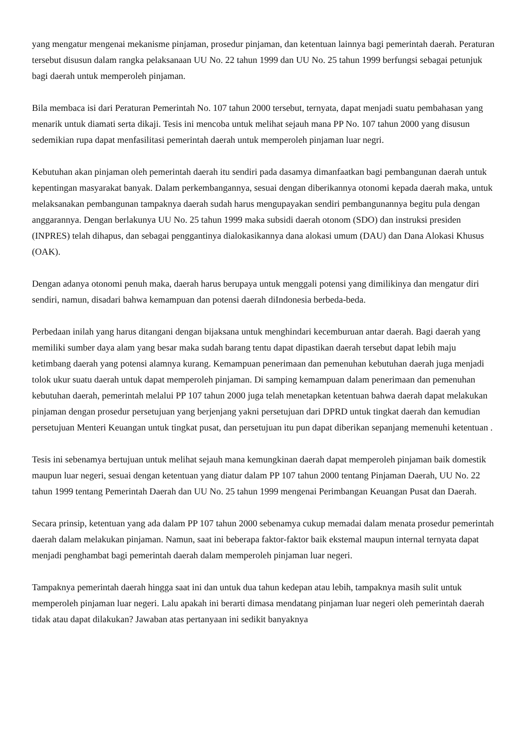yang mengatur mengenai mekanisme pinjaman, prosedur pinjaman, dan ketentuan lainnya bagi pemerintah daerah. Peraturan tersebut disusun dalam rangka pelaksanaan UU No. 22 tahun 1999 dan UU No. 25 tahun 1999 berfungsi sebagai petunjuk bagi daerah untuk memperoleh pinjaman.
Bila membaca isi dari Peraturan Pemerintah No. 107 tahun 2000 tersebut, ternyata, dapat menjadi suatu pembahasan yang menarik untuk diamati serta dikaji. Tesis ini mencoba untuk melihat sejauh mana PP No. 107 tahun 2000 yang disusun sedemikian rupa dapat menfasilitasi pemerintah daerah untuk memperoleh pinjaman luar negri.
Kebutuhan akan pinjaman oleh pemerintah daerah itu sendiri pada dasamya dimanfaatkan bagi pembangunan daerah untuk kepentingan masyarakat banyak. Dalam perkembangannya, sesuai dengan diberikannya otonomi kepada daerah maka, untuk melaksanakan pembangunan tampaknya daerah sudah harus mengupayakan sendiri pembangunannya begitu pula dengan anggarannya. Dengan berlakunya UU No. 25 tahun 1999 maka subsidi daerah otonom (SDO) dan instruksi presiden (INPRES) telah dihapus, dan sebagai penggantinya dialokasikannya dana alokasi umum (DAU) dan Dana Alokasi Khusus (OAK).
Dengan adanya otonomi penuh maka, daerah harus berupaya untuk menggali potensi yang dimilikinya dan mengatur diri sendiri, namun, disadari bahwa kemampuan dan potensi daerah diIndonesia berbeda-beda.
Perbedaan inilah yang harus ditangani dengan bijaksana untuk menghindari kecemburuan antar daerah. Bagi daerah yang memiliki sumber daya alam yang besar maka sudah barang tentu dapat dipastikan daerah tersebut dapat lebih maju ketimbang daerah yang potensi alamnya kurang. Kemampuan penerimaan dan pemenuhan kebutuhan daerah juga menjadi tolok ukur suatu daerah untuk dapat memperoleh pinjaman. Di samping kemampuan dalam penerimaan dan pemenuhan kebutuhan daerah, pemerintah melalui PP 107 tahun 2000 juga telah menetapkan ketentuan bahwa daerah dapat melakukan pinjaman dengan prosedur persetujuan yang berjenjang yakni persetujuan dari DPRD untuk tingkat daerah dan kemudian persetujuan Menteri Keuangan untuk tingkat pusat, dan persetujuan itu pun dapat diberikan sepanjang memenuhi ketentuan .
Tesis ini sebenamya bertujuan untuk melihat sejauh mana kemungkinan daerah dapat memperoleh pinjaman baik domestik maupun luar negeri, sesuai dengan ketentuan yang diatur dalam PP 107 tahun 2000 tentang Pinjaman Daerah, UU No. 22 tahun 1999 tentang Pemerintah Daerah dan UU No. 25 tahun 1999 mengenai Perimbangan Keuangan Pusat dan Daerah.
Secara prinsip, ketentuan yang ada dalam PP 107 tahun 2000 sebenamya cukup memadai dalam menata prosedur pemerintah daerah dalam melakukan pinjaman. Namun, saat ini beberapa faktor-faktor baik ekstemal maupun internal ternyata dapat menjadi penghambat bagi pemerintah daerah dalam memperoleh pinjaman luar negeri.
Tampaknya pemerintah daerah hingga saat ini dan untuk dua tahun kedepan atau lebih, tampaknya masih sulit untuk memperoleh pinjaman luar negeri. Lalu apakah ini berarti dimasa mendatang pinjaman luar negeri oleh pemerintah daerah tidak atau dapat dilakukan? Jawaban atas pertanyaan ini sedikit banyaknya